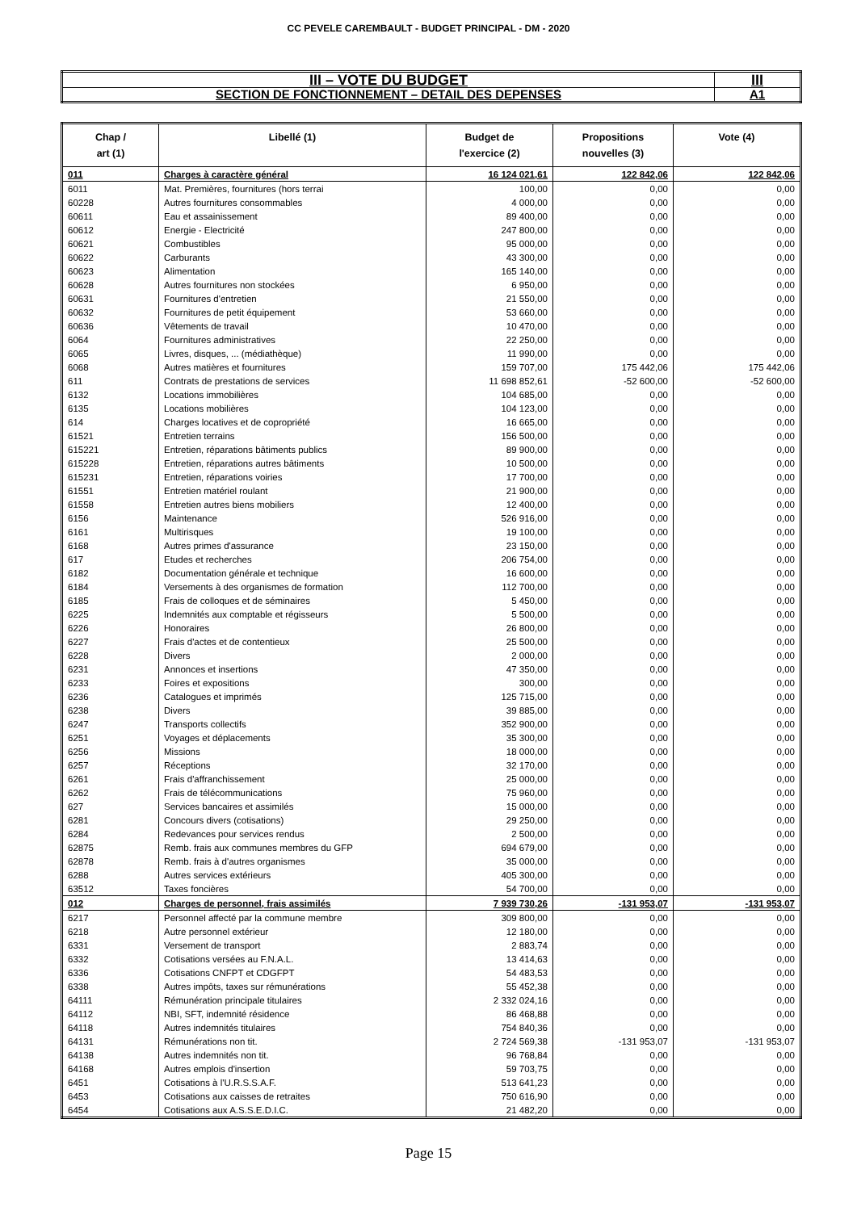CC PEVELE CAREMBAULT - BUDGET PRINCIPAL - DM - 2020
| III – VOTE DU BUDGET | III |
| SECTION DE FONCTIONNEMENT – DETAIL DES DEPENSES | A1 |
| Chap / art (1) | Libellé (1) | Budget de l'exercice (2) | Propositions nouvelles (3) | Vote (4) |
| --- | --- | --- | --- | --- |
| 011 | Charges à caractère général | 16 124 021,61 | 122 842,06 | 122 842,06 |
| 6011 | Mat. Premières, fournitures (hors terrai | 100,00 | 0,00 | 0,00 |
| 60228 | Autres fournitures consommables | 4 000,00 | 0,00 | 0,00 |
| 60611 | Eau et assainissement | 89 400,00 | 0,00 | 0,00 |
| 60612 | Energie - Electricité | 247 800,00 | 0,00 | 0,00 |
| 60621 | Combustibles | 95 000,00 | 0,00 | 0,00 |
| 60622 | Carburants | 43 300,00 | 0,00 | 0,00 |
| 60623 | Alimentation | 165 140,00 | 0,00 | 0,00 |
| 60628 | Autres fournitures non stockées | 6 950,00 | 0,00 | 0,00 |
| 60631 | Fournitures d'entretien | 21 550,00 | 0,00 | 0,00 |
| 60632 | Fournitures de petit équipement | 53 660,00 | 0,00 | 0,00 |
| 60636 | Vêtements de travail | 10 470,00 | 0,00 | 0,00 |
| 6064 | Fournitures administratives | 22 250,00 | 0,00 | 0,00 |
| 6065 | Livres, disques, ... (médiathèque) | 11 990,00 | 0,00 | 0,00 |
| 6068 | Autres matières et fournitures | 159 707,00 | 175 442,06 | 175 442,06 |
| 611 | Contrats de prestations de services | 11 698 852,61 | -52 600,00 | -52 600,00 |
| 6132 | Locations immobilières | 104 685,00 | 0,00 | 0,00 |
| 6135 | Locations mobilières | 104 123,00 | 0,00 | 0,00 |
| 614 | Charges locatives et de copropriété | 16 665,00 | 0,00 | 0,00 |
| 61521 | Entretien terrains | 156 500,00 | 0,00 | 0,00 |
| 615221 | Entretien, réparations bâtiments publics | 89 900,00 | 0,00 | 0,00 |
| 615228 | Entretien, réparations autres bâtiments | 10 500,00 | 0,00 | 0,00 |
| 615231 | Entretien, réparations voiries | 17 700,00 | 0,00 | 0,00 |
| 61551 | Entretien matériel roulant | 21 900,00 | 0,00 | 0,00 |
| 61558 | Entretien autres biens mobiliers | 12 400,00 | 0,00 | 0,00 |
| 6156 | Maintenance | 526 916,00 | 0,00 | 0,00 |
| 6161 | Multirisques | 19 100,00 | 0,00 | 0,00 |
| 6168 | Autres primes d'assurance | 23 150,00 | 0,00 | 0,00 |
| 617 | Etudes et recherches | 206 754,00 | 0,00 | 0,00 |
| 6182 | Documentation générale et technique | 16 600,00 | 0,00 | 0,00 |
| 6184 | Versements à des organismes de formation | 112 700,00 | 0,00 | 0,00 |
| 6185 | Frais de colloques et de séminaires | 5 450,00 | 0,00 | 0,00 |
| 6225 | Indemnités aux comptable et régisseurs | 5 500,00 | 0,00 | 0,00 |
| 6226 | Honoraires | 26 800,00 | 0,00 | 0,00 |
| 6227 | Frais d'actes et de contentieux | 25 500,00 | 0,00 | 0,00 |
| 6228 | Divers | 2 000,00 | 0,00 | 0,00 |
| 6231 | Annonces et insertions | 47 350,00 | 0,00 | 0,00 |
| 6233 | Foires et expositions | 300,00 | 0,00 | 0,00 |
| 6236 | Catalogues et imprimés | 125 715,00 | 0,00 | 0,00 |
| 6238 | Divers | 39 885,00 | 0,00 | 0,00 |
| 6247 | Transports collectifs | 352 900,00 | 0,00 | 0,00 |
| 6251 | Voyages et déplacements | 35 300,00 | 0,00 | 0,00 |
| 6256 | Missions | 18 000,00 | 0,00 | 0,00 |
| 6257 | Réceptions | 32 170,00 | 0,00 | 0,00 |
| 6261 | Frais d'affranchissement | 25 000,00 | 0,00 | 0,00 |
| 6262 | Frais de télécommunications | 75 960,00 | 0,00 | 0,00 |
| 627 | Services bancaires et assimilés | 15 000,00 | 0,00 | 0,00 |
| 6281 | Concours divers (cotisations) | 29 250,00 | 0,00 | 0,00 |
| 6284 | Redevances pour services rendus | 2 500,00 | 0,00 | 0,00 |
| 62875 | Remb. frais aux communes membres du GFP | 694 679,00 | 0,00 | 0,00 |
| 62878 | Remb. frais à d'autres organismes | 35 000,00 | 0,00 | 0,00 |
| 6288 | Autres services extérieurs | 405 300,00 | 0,00 | 0,00 |
| 63512 | Taxes foncières | 54 700,00 | 0,00 | 0,00 |
| 012 | Charges de personnel, frais assimilés | 7 939 730,26 | -131 953,07 | -131 953,07 |
| 6217 | Personnel affecté par la commune membre | 309 800,00 | 0,00 | 0,00 |
| 6218 | Autre personnel extérieur | 12 180,00 | 0,00 | 0,00 |
| 6331 | Versement de transport | 2 883,74 | 0,00 | 0,00 |
| 6332 | Cotisations versées au F.N.A.L. | 13 414,63 | 0,00 | 0,00 |
| 6336 | Cotisations CNFPT et CDGFPT | 54 483,53 | 0,00 | 0,00 |
| 6338 | Autres impôts, taxes sur rémunérations | 55 452,38 | 0,00 | 0,00 |
| 64111 | Rémunération principale titulaires | 2 332 024,16 | 0,00 | 0,00 |
| 64112 | NBI, SFT, indemnité résidence | 86 468,88 | 0,00 | 0,00 |
| 64118 | Autres indemnités titulaires | 754 840,36 | 0,00 | 0,00 |
| 64131 | Rémunérations non tit. | 2 724 569,38 | -131 953,07 | -131 953,07 |
| 64138 | Autres indemnités non tit. | 96 768,84 | 0,00 | 0,00 |
| 64168 | Autres emplois d'insertion | 59 703,75 | 0,00 | 0,00 |
| 6451 | Cotisations à l'U.R.S.S.A.F. | 513 641,23 | 0,00 | 0,00 |
| 6453 | Cotisations aux caisses de retraites | 750 616,90 | 0,00 | 0,00 |
| 6454 | Cotisations aux A.S.S.E.D.I.C. | 21 482,20 | 0,00 | 0,00 |
Page 15